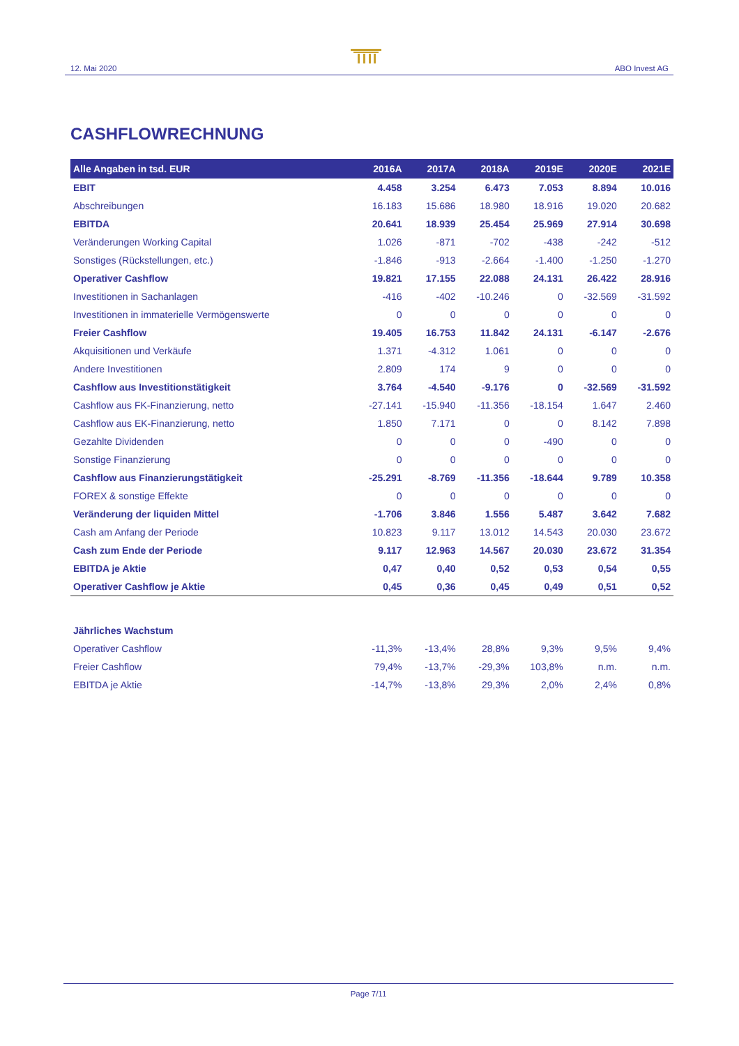12. Mai 2020 ABO Invest AG
CASHFLOWRECHNUNG
| Alle Angaben in tsd. EUR | 2016A | 2017A | 2018A | 2019E | 2020E | 2021E |
| --- | --- | --- | --- | --- | --- | --- |
| EBIT | 4.458 | 3.254 | 6.473 | 7.053 | 8.894 | 10.016 |
| Abschreibungen | 16.183 | 15.686 | 18.980 | 18.916 | 19.020 | 20.682 |
| EBITDA | 20.641 | 18.939 | 25.454 | 25.969 | 27.914 | 30.698 |
| Veränderungen Working Capital | 1.026 | -871 | -702 | -438 | -242 | -512 |
| Sonstiges (Rückstellungen, etc.) | -1.846 | -913 | -2.664 | -1.400 | -1.250 | -1.270 |
| Operativer Cashflow | 19.821 | 17.155 | 22.088 | 24.131 | 26.422 | 28.916 |
| Investitionen in Sachanlagen | -416 | -402 | -10.246 | 0 | -32.569 | -31.592 |
| Investitionen in immaterielle Vermögenswerte | 0 | 0 | 0 | 0 | 0 | 0 |
| Freier Cashflow | 19.405 | 16.753 | 11.842 | 24.131 | -6.147 | -2.676 |
| Akquisitionen und Verkäufe | 1.371 | -4.312 | 1.061 | 0 | 0 | 0 |
| Andere Investitionen | 2.809 | 174 | 9 | 0 | 0 | 0 |
| Cashflow aus Investitionstätigkeit | 3.764 | -4.540 | -9.176 | 0 | -32.569 | -31.592 |
| Cashflow aus FK-Finanzierung, netto | -27.141 | -15.940 | -11.356 | -18.154 | 1.647 | 2.460 |
| Cashflow aus EK-Finanzierung, netto | 1.850 | 7.171 | 0 | 0 | 8.142 | 7.898 |
| Gezahlte Dividenden | 0 | 0 | 0 | -490 | 0 | 0 |
| Sonstige Finanzierung | 0 | 0 | 0 | 0 | 0 | 0 |
| Cashflow aus Finanzierungstätigkeit | -25.291 | -8.769 | -11.356 | -18.644 | 9.789 | 10.358 |
| FOREX & sonstige Effekte | 0 | 0 | 0 | 0 | 0 | 0 |
| Veränderung der liquiden Mittel | -1.706 | 3.846 | 1.556 | 5.487 | 3.642 | 7.682 |
| Cash am Anfang der Periode | 10.823 | 9.117 | 13.012 | 14.543 | 20.030 | 23.672 |
| Cash zum Ende der Periode | 9.117 | 12.963 | 14.567 | 20.030 | 23.672 | 31.354 |
| EBITDA je Aktie | 0,47 | 0,40 | 0,52 | 0,53 | 0,54 | 0,55 |
| Operativer Cashflow je Aktie | 0,45 | 0,36 | 0,45 | 0,49 | 0,51 | 0,52 |
| Jährliches Wachstum | | | | | | |
| Operativer Cashflow | -11,3% | -13,4% | 28,8% | 9,3% | 9,5% | 9,4% |
| Freier Cashflow | 79,4% | -13,7% | -29,3% | 103,8% | n.m. | n.m. |
| EBITDA je Aktie | -14,7% | -13,8% | 29,3% | 2,0% | 2,4% | 0,8% |
Page 7/11